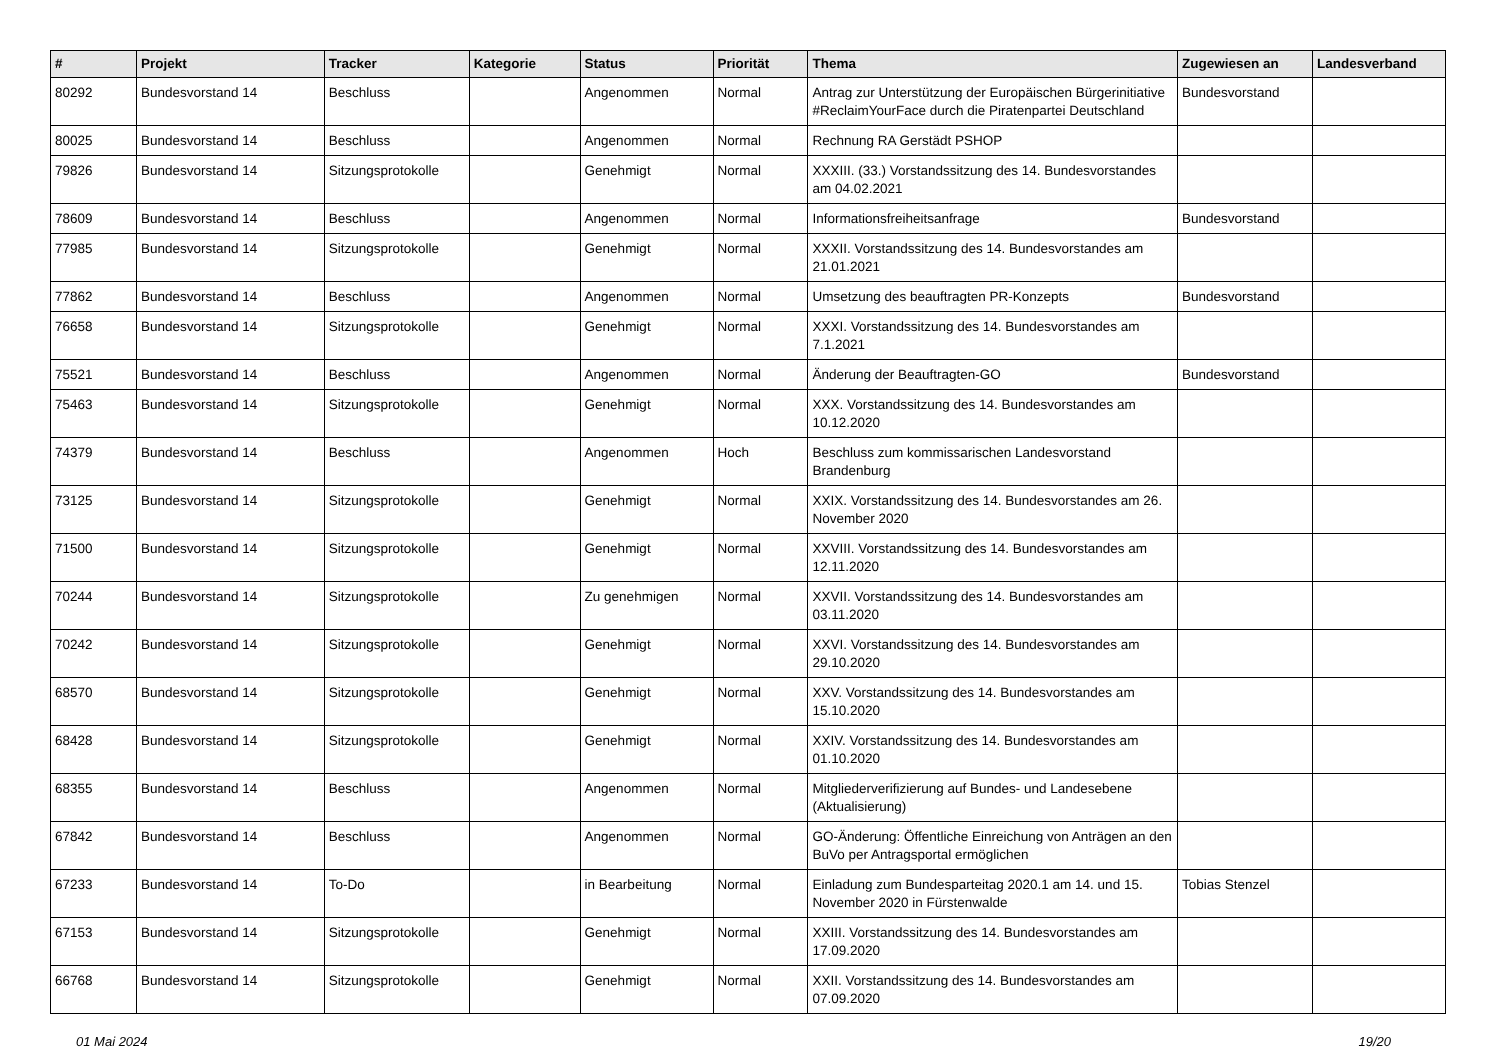| # | Projekt | Tracker | Kategorie | Status | Priorität | Thema | Zugewiesen an | Landesverband |
| --- | --- | --- | --- | --- | --- | --- | --- | --- |
| 80292 | Bundesvorstand 14 | Beschluss | | Angenommen | Normal | Antrag zur Unterstützung der Europäischen Bürgerinitiative #ReclaimYourFace durch die Piratenpartei Deutschland | Bundesvorstand | |
| 80025 | Bundesvorstand 14 | Beschluss | | Angenommen | Normal | Rechnung RA Gerstädt PSHOP | | |
| 79826 | Bundesvorstand 14 | Sitzungsprotokolle | | Genehmigt | Normal | XXXIII. (33.) Vorstandssitzung des 14. Bundesvorstandes am 04.02.2021 | | |
| 78609 | Bundesvorstand 14 | Beschluss | | Angenommen | Normal | Informationsfreiheitsanfrage | Bundesvorstand | |
| 77985 | Bundesvorstand 14 | Sitzungsprotokolle | | Genehmigt | Normal | XXXII. Vorstandssitzung des 14. Bundesvorstandes am 21.01.2021 | | |
| 77862 | Bundesvorstand 14 | Beschluss | | Angenommen | Normal | Umsetzung des beauftragten PR-Konzepts | Bundesvorstand | |
| 76658 | Bundesvorstand 14 | Sitzungsprotokolle | | Genehmigt | Normal | XXXI. Vorstandssitzung des 14. Bundesvorstandes am 7.1.2021 | | |
| 75521 | Bundesvorstand 14 | Beschluss | | Angenommen | Normal | Änderung der Beauftragten-GO | Bundesvorstand | |
| 75463 | Bundesvorstand 14 | Sitzungsprotokolle | | Genehmigt | Normal | XXX. Vorstandssitzung des 14. Bundesvorstandes am 10.12.2020 | | |
| 74379 | Bundesvorstand 14 | Beschluss | | Angenommen | Hoch | Beschluss zum kommissarischen Landesvorstand Brandenburg | | |
| 73125 | Bundesvorstand 14 | Sitzungsprotokolle | | Genehmigt | Normal | XXIX. Vorstandssitzung des 14. Bundesvorstandes am 26. November 2020 | | |
| 71500 | Bundesvorstand 14 | Sitzungsprotokolle | | Genehmigt | Normal | XXVIII. Vorstandssitzung des 14. Bundesvorstandes am 12.11.2020 | | |
| 70244 | Bundesvorstand 14 | Sitzungsprotokolle | | Zu genehmigen | Normal | XXVII. Vorstandssitzung des 14. Bundesvorstandes am 03.11.2020 | | |
| 70242 | Bundesvorstand 14 | Sitzungsprotokolle | | Genehmigt | Normal | XXVI. Vorstandssitzung des 14. Bundesvorstandes am 29.10.2020 | | |
| 68570 | Bundesvorstand 14 | Sitzungsprotokolle | | Genehmigt | Normal | XXV. Vorstandssitzung des 14. Bundesvorstandes am 15.10.2020 | | |
| 68428 | Bundesvorstand 14 | Sitzungsprotokolle | | Genehmigt | Normal | XXIV. Vorstandssitzung des 14. Bundesvorstandes am 01.10.2020 | | |
| 68355 | Bundesvorstand 14 | Beschluss | | Angenommen | Normal | Mitgliederverifizierung auf Bundes- und Landesebene (Aktualisierung) | | |
| 67842 | Bundesvorstand 14 | Beschluss | | Angenommen | Normal | GO-Änderung: Öffentliche Einreichung von Anträgen an den BuVo per Antragsportal ermöglichen | | |
| 67233 | Bundesvorstand 14 | To-Do | | in Bearbeitung | Normal | Einladung zum Bundesparteitag 2020.1 am 14. und 15. November 2020 in Fürstenwalde | Tobias Stenzel | |
| 67153 | Bundesvorstand 14 | Sitzungsprotokolle | | Genehmigt | Normal | XXIII. Vorstandssitzung des 14. Bundesvorstandes am 17.09.2020 | | |
| 66768 | Bundesvorstand 14 | Sitzungsprotokolle | | Genehmigt | Normal | XXII. Vorstandssitzung des 14. Bundesvorstandes am 07.09.2020 | | |
01 Mai 2024 19/20